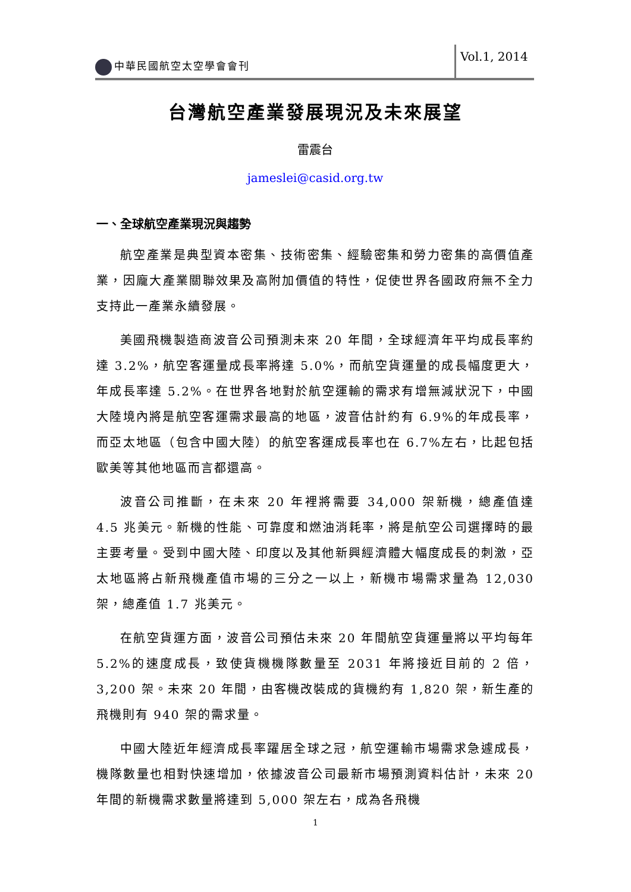中華民國航空太空學會會刊
Vol.1, 2014
台灣航空產業發展現況及未來展望
雷震台
jameslei@casid.org.tw
一、全球航空產業現況與趨勢
航空產業是典型資本密集、技術密集、經驗密集和勞力密集的高價值產業，因龐大產業關聯效果及高附加價值的特性，促使世界各國政府無不全力支持此一產業永續發展。
美國飛機製造商波音公司預測未來 20 年間，全球經濟年平均成長率約達 3.2%，航空客運量成長率將達 5.0%，而航空貨運量的成長幅度更大，年成長率達 5.2%。在世界各地對於航空運輸的需求有增無減狀況下，中國大陸境內將是航空客運需求最高的地區，波音估計約有 6.9%的年成長率，而亞太地區（包含中國大陸）的航空客運成長率也在 6.7%左右，比起包括歐美等其他地區而言都還高。
波音公司推斷，在未來 20 年裡將需要 34,000 架新機，總產值達 4.5 兆美元。新機的性能、可靠度和燃油消耗率，將是航空公司選擇時的最主要考量。受到中國大陸、印度以及其他新興經濟體大幅度成長的刺激，亞太地區將占新飛機產值市場的三分之一以上，新機市場需求量為 12,030 架，總產值 1.7 兆美元。
在航空貨運方面，波音公司預估未來 20 年間航空貨運量將以平均每年 5.2%的速度成長，致使貨機機隊數量至 2031 年將接近目前的 2 倍，3,200 架。未來 20 年間，由客機改裝成的貨機約有 1,820 架，新生產的飛機則有 940 架的需求量。
中國大陸近年經濟成長率躍居全球之冠，航空運輸市場需求急遽成長，機隊數量也相對快速增加，依據波音公司最新市場預測資料估計，未來 20 年間的新機需求數量將達到 5,000 架左右，成為各飛機
1